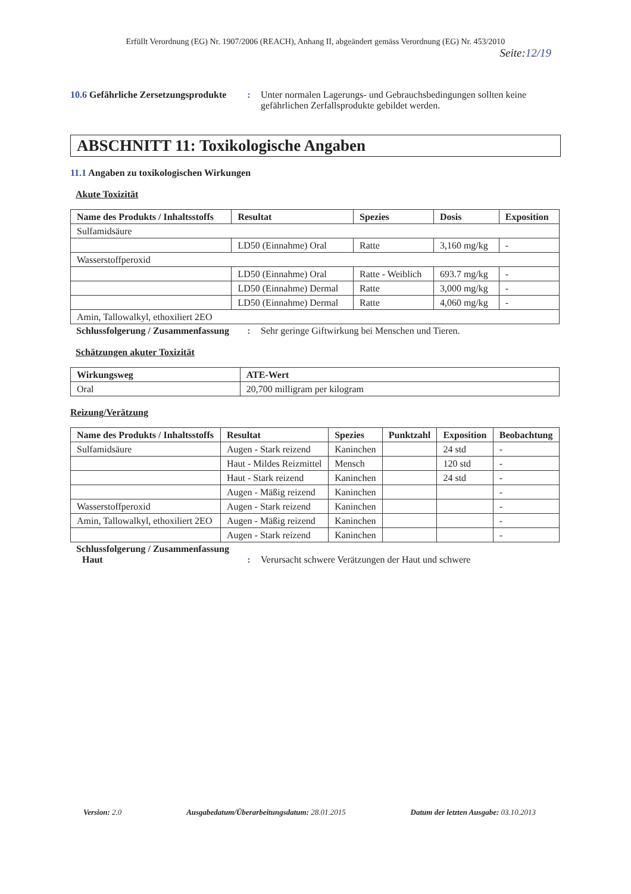Erfüllt Verordnung (EG) Nr. 1907/2006 (REACH), Anhang II, abgeändert gemäss Verordnung (EG) Nr. 453/2010
Seite:12/19
10.6 Gefährliche Zersetzungsprodukte
: Unter normalen Lagerungs- und Gebrauchsbedingungen sollten keine gefährlichen Zerfallsprodukte gebildet werden.
ABSCHNITT 11: Toxikologische Angaben
11.1 Angaben zu toxikologischen Wirkungen
Akute Toxizität
| Name des Produkts / Inhaltsstoffs | Resultat | Spezies | Dosis | Exposition |
| --- | --- | --- | --- | --- |
| Sulfamidsäure | | | | |
| | LD50 (Einnahme) Oral | Ratte | 3,160 mg/kg | - |
| Wasserstoffperoxid | | | | |
| | LD50 (Einnahme) Oral | Ratte - Weiblich | 693.7 mg/kg | - |
| | LD50 (Einnahme) Dermal | Ratte | 3,000 mg/kg | - |
| | LD50 (Einnahme) Dermal | Ratte | 4,060 mg/kg | - |
| Amin, Tallowalkyl, ethoxiliert 2EO | | | | |
Schlussfolgerung / Zusammenfassung
: Sehr geringe Giftwirkung bei Menschen und Tieren.
Schätzungen akuter Toxizität
| Wirkungsweg | ATE-Wert |
| --- | --- |
| Oral | 20,700 milligram per kilogram |
Reizung/Verätzung
| Name des Produkts / Inhaltsstoffs | Resultat | Spezies | Punktzahl | Exposition | Beobachtung |
| --- | --- | --- | --- | --- | --- |
| Sulfamidsäure | Augen - Stark reizend | Kaninchen | | 24 std | - |
| | Haut - Mildes Reizmittel | Mensch | | 120 std | - |
| | Haut - Stark reizend | Kaninchen | | 24 std | - |
| | Augen - Mäßig reizend | Kaninchen | | | - |
| Wasserstoffperoxid | Augen - Stark reizend | Kaninchen | | | - |
| Amin, Tallowalkyl, ethoxiliert 2EO | Augen - Mäßig reizend | Kaninchen | | | - |
| | Augen - Stark reizend | Kaninchen | | | - |
Schlussfolgerung / Zusammenfassung
Haut : Verursacht schwere Verätzungen der Haut und schwere
Version: 2.0 Ausgabedatum/Überarbeitungsdatum: 28.01.2015
Datum der letzten Ausgabe: 03.10.2013